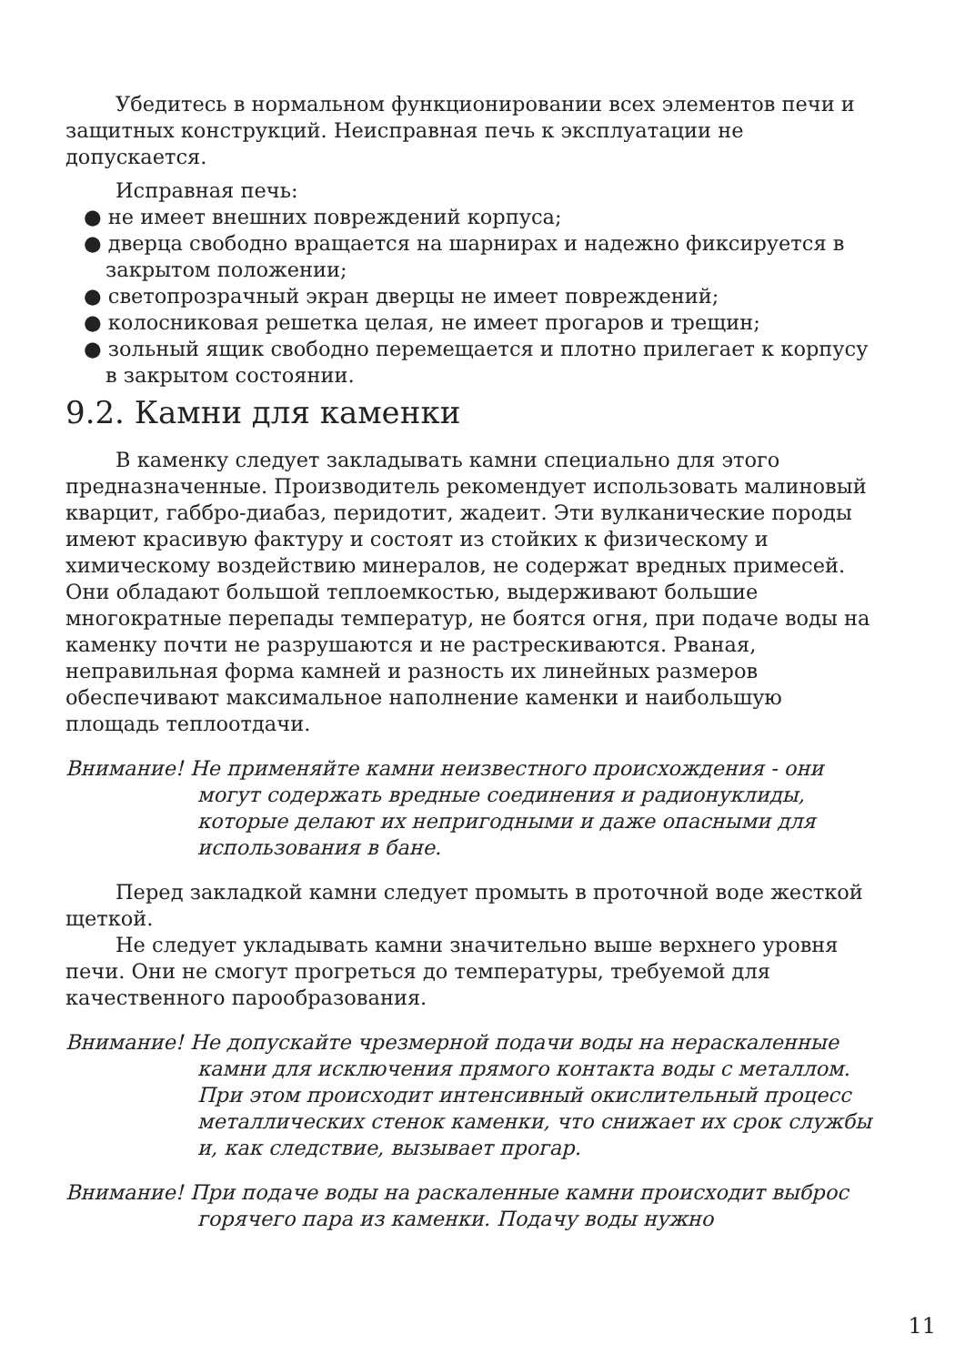Убедитесь в нормальном функционировании всех элементов печи и защитных конструкций. Неисправная печь к эксплуатации не допускается.
Исправная печь:
● не имеет внешних повреждений корпуса;
● дверца свободно вращается на шарнирах и надежно фиксируется в закрытом положении;
● светопрозрачный экран дверцы не имеет повреждений;
● колосниковая решетка целая, не имеет прогаров и трещин;
● зольный ящик свободно перемещается и плотно прилегает к корпусу в закрытом состоянии.
9.2. Камни для каменки
В каменку следует закладывать камни специально для этого предназначенные. Производитель рекомендует использовать малиновый кварцит, габбро-диабаз, перидотит, жадеит. Эти вулканические породы имеют красивую фактуру и состоят из стойких к физическому и химическому воздействию минералов, не содержат вредных примесей. Они обладают большой теплоемкостью, выдерживают большие многократные перепады температур, не боятся огня, при подаче воды на каменку почти не разрушаются и не растрескиваются. Рваная, неправильная форма камней и разность их линейных размеров обеспечивают максимальное наполнение каменки и наибольшую площадь теплоотдачи.
Внимание! Не применяйте камни неизвестного происхождения - они могут содержать вредные соединения и радионуклиды, которые делают их непригодными и даже опасными для использования в бане.
Перед закладкой камни следует промыть в проточной воде жесткой щеткой.
Не следует укладывать камни значительно выше верхнего уровня печи. Они не смогут прогреться до температуры, требуемой для качественного парообразования.
Внимание! Не допускайте чрезмерной подачи воды на нераскаленные камни для исключения прямого контакта воды с металлом. При этом происходит интенсивный окислительный процесс металлических стенок каменки, что снижает их срок службы и, как следствие, вызывает прогар.
Внимание! При подаче воды на раскаленные камни происходит выброс горячего пара из каменки. Подачу воды нужно
11